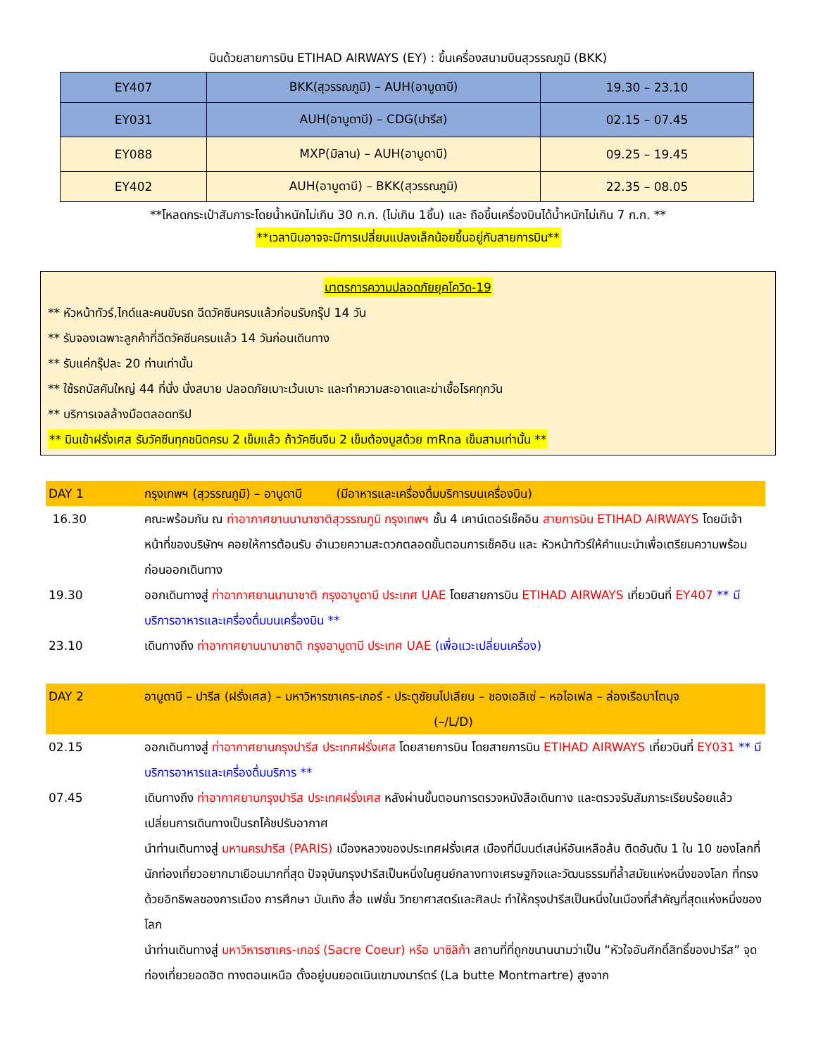บินด้วยสายการบิน ETIHAD AIRWAYS (EY) : ขึ้นเครื่องสนามบินสุวรรณภูมิ (BKK)
| EY407 | BKK(สุวรรณภูมิ) – AUH(อาบูดาบี) | 19.30 – 23.10 |
| EY031 | AUH(อาบูดาบี) – CDG(ปารีส) | 02.15 – 07.45 |
| EY088 | MXP(มิลาน) – AUH(อาบูดาบี) | 09.25 – 19.45 |
| EY402 | AUH(อาบูดาบี) – BKK(สุวรรณภูมิ) | 22.35 – 08.05 |
**โหลดกระเป๋าสัมภาระโดยน้ำหนักไม่เกิน 30 ก.ก. (ไม่เกิน 1ชิ้น) และ ถือขึ้นเครื่องบินได้น้ำหนักไม่เกิน 7 ก.ก. **
**เวลาบินอาจจะมีการเปลี่ยนแปลงเล็กน้อยขึ้นอยู่กับสายการบิน**
มาตรการความปลอดภัยยุคโควิด-19
** หัวหน้าทัวร์,ไกด์และคนขับรถ ฉีดวัคซีนครบแล้วก่อนรับกรุ๊ป 14 วัน
** รับจองเฉพาะลูกค้าที่ฉีดวัคซีนครบแล้ว 14 วันก่อนเดินทาง
** รับแค่กรุ๊ปละ 20 ท่านเท่านั้น
** ใช้รถบัสคันใหญ่ 44 ที่นั่ง นั่งสบาย ปลอดภัยเบาะเว้นเบาะ และทำความสะอาดและฆ่าเชื้อโรคทุกวัน
** บริการเจลล้างมือตลอดทริป
** บินเข้าฝรั่งเศส รับวัคซีนทุกชนิดครบ 2 เข็มแล้ว ถ้าวัคซีนจีน 2 เข็มต้องบูสด้วย mRna เข็มสามเท่านั้น **
| DAY 1 | กรุงเทพฯ (สุวรรณภูมิ) – อาบูดาบี (มีอาหารและเครื่องดื่มบริการบนเครื่องบิน) |
| 16.30 | คณะพร้อมกัน ณ ท่าอากาศยานนานาชาติสุวรรณภูมิ กรุงเทพฯ ชั้น 4 เคาน์เตอร์เช็คอิน สายการบิน ETIHAD AIRWAYS โดยมีเจ้าหน้าที่ของบริษัทฯ คอยให้การต้อนรับ อำนวยความสะดวกตลอดขั้นตอนการเช็คอิน และ หัวหน้าทัวร์ให้คำแนะนำเพื่อเตรียมความพร้อมก่อนออกเดินทาง |
| 19.30 | ออกเดินทางสู่ ท่าอากาศยานนานาชาติ กรุงอาบูดาบี ประเทศ UAE โดยสายการบิน ETIHAD AIRWAYS เที่ยวบินที่ EY407 ** มีบริการอาหารและเครื่องดื่มบนเครื่องบิน ** |
| 23.10 | เดินทางถึง ท่าอากาศยานนานาชาติ กรุงอาบูดาบี ประเทศ UAE (เพื่อแวะเปลี่ยนเครื่อง) |
| DAY 2 | อาบูดาบี – ปารีส (ฝรั่งเศส) – มหาวิหารซาเคร-เกอร์ - ประตูชัยนโปเลียน – ชองเอลิเซ่ – หอไอเฟล – ล่องเรือบาโตมุจ (–/L/D) |
| 02.15 | ออกเดินทางสู่ ท่าอากาศยานกรุงปารีส ประเทศฝรั่งเศส โดยสายการบิน โดยสายการบิน ETIHAD AIRWAYS เที่ยวบินที่ EY031 ** มีบริการอาหารและเครื่องดื่มบริการ ** |
| 07.45 | เดินทางถึง ท่าอากาศยานกรุงปารีส ประเทศฝรั่งเศส หลังผ่านขั้นตอนการตรวจหนังสือเดินทาง และตรวจรับสัมภาระเรียบร้อยแล้ว เปลี่ยนการเดินทางเป็นรถโค้ชปรับอากาศ นำท่านเดินทางสู่ มหานครปารีส (PARIS) เมืองหลวงของประเทศฝรั่งเศส เมืองที่มีมนต์เสน่ห์อันเหลือล้น ติดอันดับ 1 ใน 10 ของโลกที่นักท่องเที่ยวอยากมาเยือนมากที่สุด ปัจจุบันกรุงปารีสเป็นหนึ่งในศูนย์กลางทางเศรษฐกิจและวัฒนธรรมที่ล้ำสมัยแห่งหนึ่งของโลก ที่ทรงด้วยอิทธิพลของการเมือง การศึกษา บันเทิง สื่อ แฟชั่น วิทยาศาสตร์และศิลปะ ทำให้กรุงปารีสเป็นหนึ่งในเมืองที่สำคัญที่สุดแห่งหนึ่งของโลก นำท่านเดินทางสู่ มหาวิหารซาเคร-เกอร์ (Sacre Coeur) หรือ บาซิลิก้า สถานที่ที่ถูกขนานนามว่าเป็น “หัวใจอันศักดิ์สิทธิ์ของปารีส” จุดท่องเที่ยวยอดฮิต ทางตอนเหนือ ตั้งอยู่บนยอดเนินเขามงมาร์ตร์ (La butte Montmartre) สูงจาก |